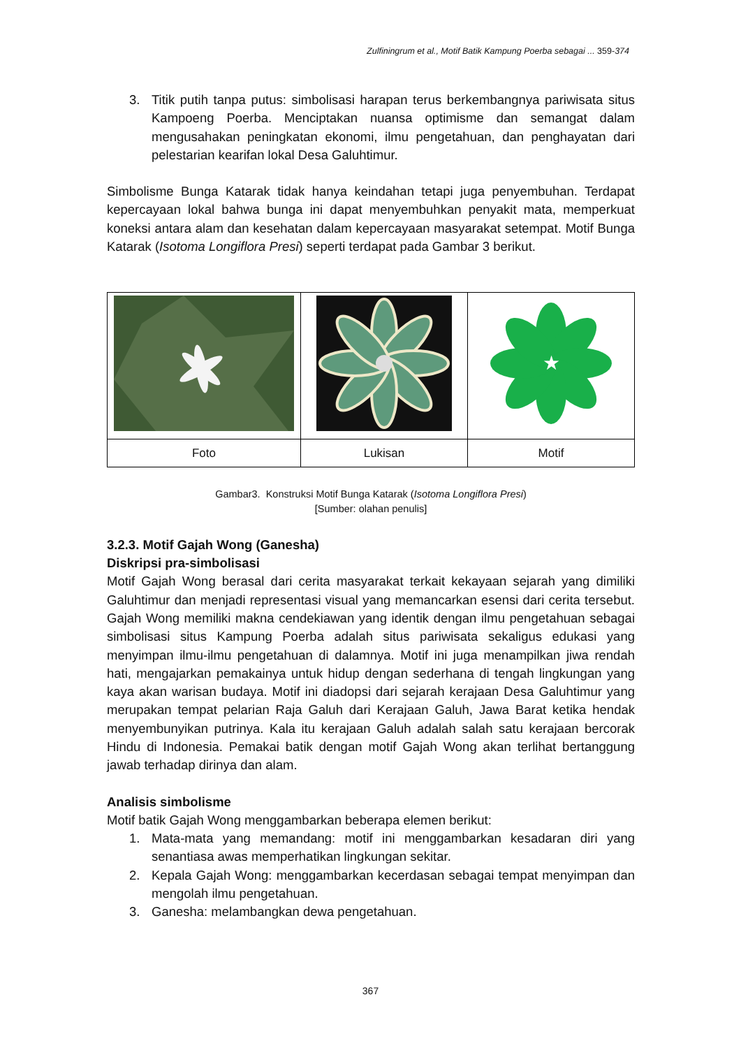Zulfiningrum et al., Motif Batik Kampung Poerba sebagai ... 359-374
3. Titik putih tanpa putus: simbolisasi harapan terus berkembangnya pariwisata situs Kampoeng Poerba. Menciptakan nuansa optimisme dan semangat dalam mengusahakan peningkatan ekonomi, ilmu pengetahuan, dan penghayatan dari pelestarian kearifan lokal Desa Galuhtimur.
Simbolisme Bunga Katarak tidak hanya keindahan tetapi juga penyembuhan. Terdapat kepercayaan lokal bahwa bunga ini dapat menyembuhkan penyakit mata, memperkuat koneksi antara alam dan kesehatan dalam kepercayaan masyarakat setempat. Motif Bunga Katarak (Isotoma Longiflora Presi) seperti terdapat pada Gambar 3 berikut.
| | | ★ |
| Foto | Lukisan | Motif |
Gambar3. Konstruksi Motif Bunga Katarak (Isotoma Longiflora Presi)
[Sumber: olahan penulis]
3.2.3. Motif Gajah Wong (Ganesha)
Diskripsi pra-simbolisasi
Motif Gajah Wong berasal dari cerita masyarakat terkait kekayaan sejarah yang dimiliki Galuhtimur dan menjadi representasi visual yang memancarkan esensi dari cerita tersebut. Gajah Wong memiliki makna cendekiawan yang identik dengan ilmu pengetahuan sebagai simbolisasi situs Kampung Poerba adalah situs pariwisata sekaligus edukasi yang menyimpan ilmu-ilmu pengetahuan di dalamnya. Motif ini juga menampilkan jiwa rendah hati, mengajarkan pemakainya untuk hidup dengan sederhana di tengah lingkungan yang kaya akan warisan budaya. Motif ini diadopsi dari sejarah kerajaan Desa Galuhtimur yang merupakan tempat pelarian Raja Galuh dari Kerajaan Galuh, Jawa Barat ketika hendak menyembunyikan putrinya. Kala itu kerajaan Galuh adalah salah satu kerajaan bercorak Hindu di Indonesia. Pemakai batik dengan motif Gajah Wong akan terlihat bertanggung jawab terhadap dirinya dan alam.
Analisis simbolisme
Motif batik Gajah Wong menggambarkan beberapa elemen berikut:
1. Mata-mata yang memandang: motif ini menggambarkan kesadaran diri yang senantiasa awas memperhatikan lingkungan sekitar.
2. Kepala Gajah Wong: menggambarkan kecerdasan sebagai tempat menyimpan dan mengolah ilmu pengetahuan.
3. Ganesha: melambangkan dewa pengetahuan.
367